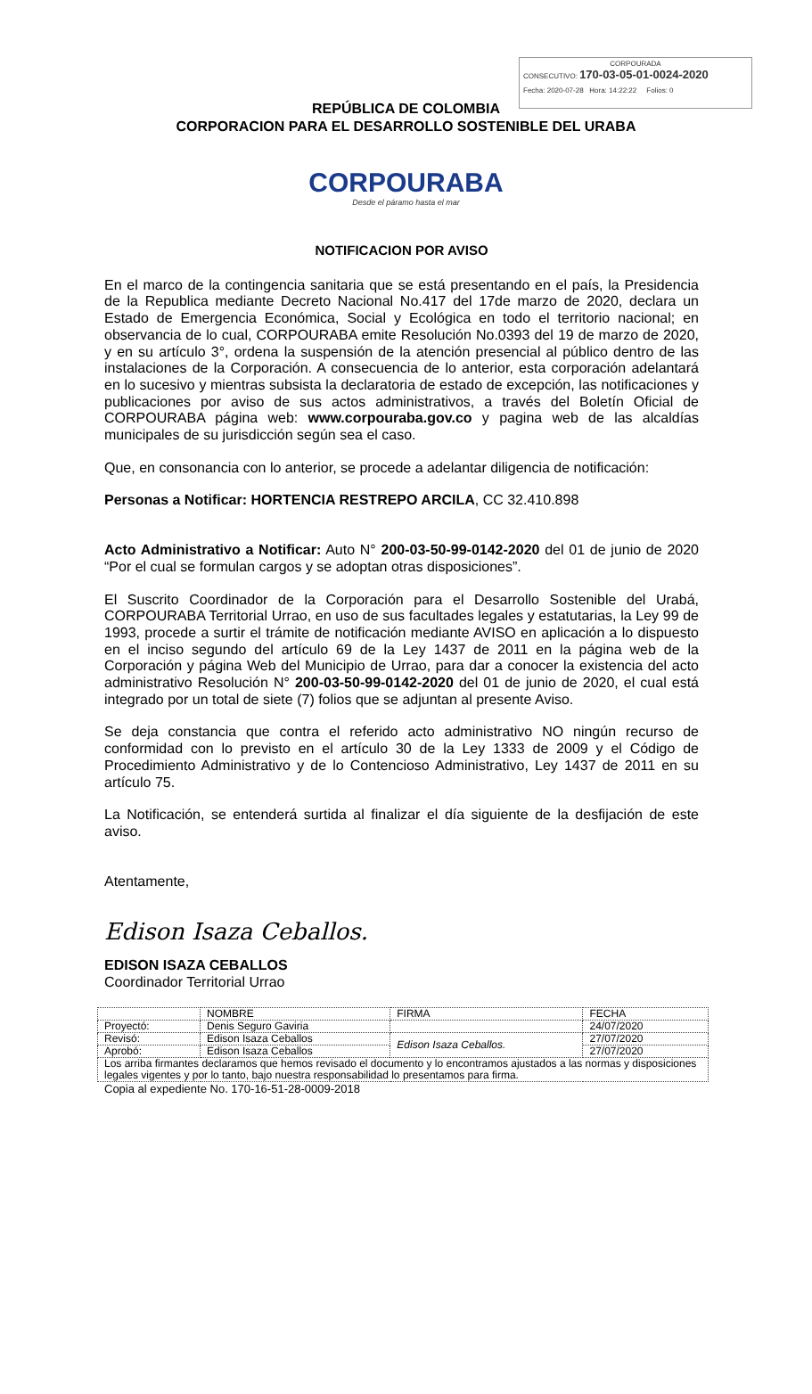CORPOURADA
CONSECUTIVO: 170-03-05-01-0024-2020
Fecha: 2020-07-28 Hora: 14:22:22 Folios: 0
REPÚBLICA DE COLOMBIA
CORPORACION PARA EL DESARROLLO SOSTENIBLE DEL URABA
CORPOURABA
Desde el páramo hasta el mar
NOTIFICACION POR AVISO
En el marco de la contingencia sanitaria que se está presentando en el país, la Presidencia de la Republica mediante Decreto Nacional No.417 del 17de marzo de 2020, declara un Estado de Emergencia Económica, Social y Ecológica en todo el territorio nacional; en observancia de lo cual, CORPOURABA emite Resolución No.0393 del 19 de marzo de 2020, y en su artículo 3°, ordena la suspensión de la atención presencial al público dentro de las instalaciones de la Corporación. A consecuencia de lo anterior, esta corporación adelantará en lo sucesivo y mientras subsista la declaratoria de estado de excepción, las notificaciones y publicaciones por aviso de sus actos administrativos, a través del Boletín Oficial de CORPOURABA página web: www.corpouraba.gov.co y pagina web de las alcaldías municipales de su jurisdicción según sea el caso.
Que, en consonancia con lo anterior, se procede a adelantar diligencia de notificación:
Personas a Notificar: HORTENCIA RESTREPO ARCILA, CC 32.410.898
Acto Administrativo a Notificar: Auto N° 200-03-50-99-0142-2020 del 01 de junio de 2020 “Por el cual se formulan cargos y se adoptan otras disposiciones”.
El Suscrito Coordinador de la Corporación para el Desarrollo Sostenible del Urabá, CORPOURABA Territorial Urrao, en uso de sus facultades legales y estatutarias, la Ley 99 de 1993, procede a surtir el trámite de notificación mediante AVISO en aplicación a lo dispuesto en el inciso segundo del artículo 69 de la Ley 1437 de 2011 en la página web de la Corporación y página Web del Municipio de Urrao, para dar a conocer la existencia del acto administrativo Resolución N° 200-03-50-99-0142-2020 del 01 de junio de 2020, el cual está integrado por un total de siete (7) folios que se adjuntan al presente Aviso.
Se deja constancia que contra el referido acto administrativo NO ningún recurso de conformidad con lo previsto en el artículo 30 de la Ley 1333 de 2009 y el Código de Procedimiento Administrativo y de lo Contencioso Administrativo, Ley 1437 de 2011 en su artículo 75.
La Notificación, se entenderá surtida al finalizar el día siguiente de la desfijación de este aviso.
Atentamente,
Edison Isaza Ceballos.
EDISON ISAZA CEBALLOS
Coordinador Territorial Urrao
| | NOMBRE | FIRMA | FECHA |
| Proyectó: | Denis Seguro Gaviria | | 24/07/2020 |
| Revisó: | Edison Isaza Ceballos | Edison Isaza Ceballos. | 27/07/2020 |
| Aprobó: | Edison Isaza Ceballos | | 27/07/2020 |
| Los arriba firmantes declaramos que hemos revisado el documento y lo encontramos ajustados a las normas y disposiciones legales vigentes y por lo tanto, bajo nuestra responsabilidad lo presentamos para firma. | | | |
Copia al expediente No. 170-16-51-28-0009-2018